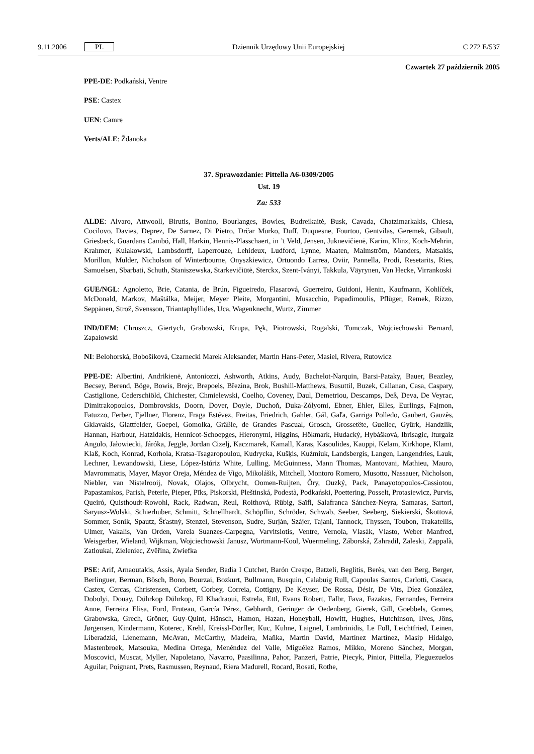9.11.2006 PL Dziennik Urzędowy Unii Europejskiej C 272 E/537
Czwartek 27 październik 2005
PPE-DE: Podkański, Ventre
PSE: Castex
UEN: Camre
Verts/ALE: Ždanoka
37. Sprawozdanie: Pittella A6-0309/2005
Ust. 19
Za: 533
ALDE: Alvaro, Attwooll, Birutis, Bonino, Bourlanges, Bowles, Budreikaitė, Busk, Cavada, Chatzimarkakis, Chiesa, Cocilovo, Davies, Deprez, De Sarnez, Di Pietro, Drčar Murko, Duff, Duquesne, Fourtou, Gentvilas, Geremek, Gibault, Griesbeck, Guardans Cambó, Hall, Harkin, Hennis-Plasschaert, in ’t Veld, Jensen, Juknevičienė, Karim, Klinz, Koch-Mehrin, Krahmer, Kułakowski, Lambsdorff, Laperrouze, Lehideux, Ludford, Lynne, Maaten, Malmström, Manders, Matsakis, Morillon, Mulder, Nicholson of Winterbourne, Onyszkiewicz, Ortuondo Larrea, Oviir, Pannella, Prodi, Resetarits, Ries, Samuelsen, Sbarbati, Schuth, Staniszewska, Starkevičiūtė, Sterckx, Szent-Iványi, Takkula, Väyrynen, Van Hecke, Virrankoski
GUE/NGL: Agnoletto, Brie, Catania, de Brún, Figueiredo, Flasarová, Guerreiro, Guidoni, Henin, Kaufmann, Kohlíček, McDonald, Markov, Maštálka, Meijer, Meyer Pleite, Morgantini, Musacchio, Papadimoulis, Pflüger, Remek, Rizzo, Seppänen, Strož, Svensson, Triantaphyllides, Uca, Wagenknecht, Wurtz, Zimmer
IND/DEM: Chruszcz, Giertych, Grabowski, Krupa, Pęk, Piotrowski, Rogalski, Tomczak, Wojciechowski Bernard, Zapałowski
NI: Belohorská, Bobošíková, Czarnecki Marek Aleksander, Martin Hans-Peter, Masiel, Rivera, Rutowicz
PPE-DE: Albertini, Andrikienė, Antoniozzi, Ashworth, Atkins, Audy, Bachelot-Narquin, Barsi-Pataky, Bauer, Beazley, Becsey, Berend, Böge, Bowis, Brejc, Brepoels, Březina, Brok, Bushill-Matthews, Busuttil, Buzek, Callanan, Casa, Caspary, Castiglione, Cederschiöld, Chichester, Chmielewski, Coelho, Coveney, Daul, Demetriou, Descamps, Deß, Deva, De Veyrac, Dimitrakopoulos, Dombrovskis, Doorn, Dover, Doyle, Duchoň, Duka-Zólyomi, Ebner, Ehler, Elles, Eurlings, Fajmon, Fatuzzo, Ferber, Fjellner, Florenz, Fraga Estévez, Freitas, Friedrich, Gahler, Gál, Gaľa, Garriga Polledo, Gaubert, Gauzès, Gklavakis, Glattfelder, Goepel, Gomolka, Gräßle, de Grandes Pascual, Grosch, Grossetête, Guellec, Gyürk, Handzlik, Hannan, Harbour, Hatzidakis, Hennicot-Schoepges, Hieronymi, Higgins, Hökmark, Hudacký, Hybášková, Ibrisagic, Iturgaiz Angulo, Jałowiecki, Járóka, Jeggle, Jordan Cizelj, Kaczmarek, Kamall, Karas, Kasoulides, Kauppi, Kelam, Kirkhope, Klamt, Klaß, Koch, Konrad, Korhola, Kratsa-Tsagaropoulou, Kudrycka, Kušķis, Kuźmiuk, Landsbergis, Langen, Langendries, Lauk, Lechner, Lewandowski, Liese, López-Istúriz White, Lulling, McGuinness, Mann Thomas, Mantovani, Mathieu, Mauro, Mavrommatis, Mayer, Mayor Oreja, Méndez de Vigo, Mikolášik, Mitchell, Montoro Romero, Musotto, Nassauer, Nicholson, Niebler, van Nistelrooij, Novak, Olajos, Olbrycht, Oomen-Ruijten, Őry, Ouzký, Pack, Panayotopoulos-Cassiotou, Papastamkos, Parish, Peterle, Pieper, Pīks, Piskorski, Pleštinská, Podestà, Podkański, Poettering, Posselt, Protasiewicz, Purvis, Queiró, Quisthoudt-Rowohl, Rack, Radwan, Reul, Roithová, Rübig, Saïfi, Salafranca Sánchez-Neyra, Samaras, Sartori, Saryusz-Wolski, Schierhuber, Schmitt, Schnellhardt, Schöpflin, Schröder, Schwab, Seeber, Seeberg, Siekierski, Škottová, Sommer, Sonik, Spautz, Šťastný, Stenzel, Stevenson, Sudre, Surján, Szájer, Tajani, Tannock, Thyssen, Toubon, Trakatellis, Ulmer, Vakalis, Van Orden, Varela Suanzes-Carpegna, Varvitsiotis, Ventre, Vernola, Vlasák, Vlasto, Weber Manfred, Weisgerber, Wieland, Wijkman, Wojciechowski Janusz, Wortmann-Kool, Wuermeling, Záborská, Zahradil, Zaleski, Zappalà, Zatloukal, Zieleniec, Zvěřina, Zwiefka
PSE: Arif, Arnaoutakis, Assis, Ayala Sender, Badia I Cutchet, Barón Crespo, Batzeli, Beglitis, Berès, van den Berg, Berger, Berlinguer, Berman, Bösch, Bono, Bourzai, Bozkurt, Bullmann, Busquin, Calabuig Rull, Capoulas Santos, Carlotti, Casaca, Castex, Cercas, Christensen, Corbett, Corbey, Correia, Cottigny, De Keyser, De Rossa, Désir, De Vits, Díez González, Dobolyi, Douay, Dührkop Dührkop, El Khadraoui, Estrela, Ettl, Evans Robert, Falbr, Fava, Fazakas, Fernandes, Ferreira Anne, Ferreira Elisa, Ford, Fruteau, García Pérez, Gebhardt, Geringer de Oedenberg, Gierek, Gill, Goebbels, Gomes, Grabowska, Grech, Gröner, Guy-Quint, Hänsch, Hamon, Hazan, Honeyball, Howitt, Hughes, Hutchinson, Ilves, Jöns, Jørgensen, Kindermann, Koterec, Krehl, Kreissl-Dörfler, Kuc, Kuhne, Laignel, Lambrinidis, Le Foll, Leichtfried, Leinen, Liberadzki, Lienemann, McAvan, McCarthy, Madeira, Maňka, Martin David, Martínez Martínez, Masip Hidalgo, Mastenbroek, Matsouka, Medina Ortega, Menéndez del Valle, Miguélez Ramos, Mikko, Moreno Sánchez, Morgan, Moscovici, Muscat, Myller, Napoletano, Navarro, Paasilinna, Pahor, Panzeri, Patrie, Piecyk, Pinior, Pittella, Pleguezuelos Aguilar, Poignant, Prets, Rasmussen, Reynaud, Riera Madurell, Rocard, Rosati, Rothe,